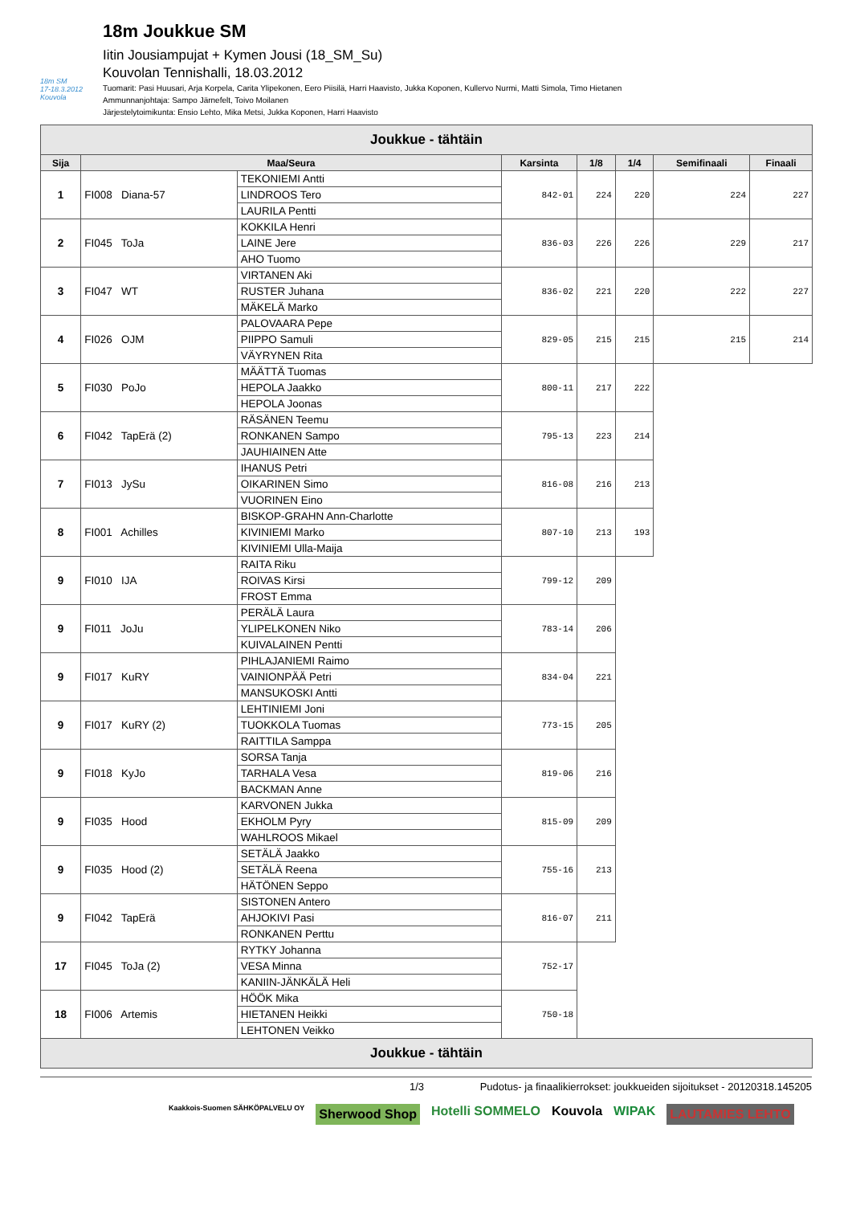18m SM
17-18.3.2012 Kouvola
18m Joukkue SM
Iitin Jousiampujat + Kymen Jousi (18_SM_Su)
Kouvolan Tennishalli, 18.03.2012
Tuomarit: Pasi Huusari, Arja Korpela, Carita Ylipekonen, Eero Piisilä, Harri Haavisto, Jukka Koponen, Kullervo Nurmi, Matti Simola, Timo Hietanen
Ammunnanjohtaja: Sampo Järnefelt, Toivo Moilanen
Järjestelytoimikunta: Ensio Lehto, Mika Metsi, Jukka Koponen, Harri Haavisto
| Joukkue - tähtäin | | | | | | | |
| --- | --- | --- | --- | --- | --- | --- | --- |
| Sija | Maa/Seura | | Karsinta | 1/8 | 1/4 | Semifinaali | Finaali |
| 1 | FI008 Diana-57 | TEKONIEMI Antti | 842-01 | 224 | 220 | 224 | 227 |
| | | LINDROOS Tero | | | | | |
| | | LAURILA Pentti | | | | | |
| 2 | FI045 ToJa | KOKKILA Henri | 836-03 | 226 | 226 | 229 | 217 |
| | | LAINE Jere | | | | | |
| | | AHO Tuomo | | | | | |
| 3 | FI047 WT | VIRTANEN Aki | 836-02 | 221 | 220 | 222 | 227 |
| | | RUSTER Juhana | | | | | |
| | | MÄKELÄ Marko | | | | | |
| 4 | FI026 OJM | PALOVAARA Pepe | 829-05 | 215 | 215 | 215 | 214 |
| | | PIIPPO Samuli | | | | | |
| | | VÄYRYNEN Rita | | | | | |
| 5 | FI030 PoJo | MÄÄTTÄ Tuomas | 800-11 | 217 | 222 | | |
| | | HEPOLA Jaakko | | | | | |
| | | HEPOLA Joonas | | | | | |
| 6 | FI042 TapErä (2) | RÄSÄNEN Teemu | 795-13 | 223 | 214 | | |
| | | RONKANEN Sampo | | | | | |
| | | JAUHIAINEN Atte | | | | | |
| 7 | FI013 JySu | IHANUS Petri | 816-08 | 216 | 213 | | |
| | | OIKARINEN Simo | | | | | |
| | | VUORINEN Eino | | | | | |
| 8 | FI001 Achilles | BISKOP-GRAHN Ann-Charlotte | 807-10 | 213 | 193 | | |
| | | KIVINIEMI Marko | | | | | |
| | | KIVINIEMI Ulla-Maija | | | | | |
| 9 | FI010 IJA | RAITA Riku | 799-12 | 209 | | | |
| | | ROIVAS Kirsi | | | | | |
| | | FROST Emma | | | | | |
| 9 | FI011 JoJu | PERÄLÄ Laura | 783-14 | 206 | | | |
| | | YLIPELKONEN Niko | | | | | |
| | | KUIVALAINEN Pentti | | | | | |
| 9 | FI017 KuRY | PIHLAJANIEMI Raimo | 834-04 | 221 | | | |
| | | VAINIONPÄÄ Petri | | | | | |
| | | MANSUKOSKI Antti | | | | | |
| 9 | FI017 KuRY (2) | LEHTINIEMI Joni | 773-15 | 205 | | | |
| | | TUOKKOLA Tuomas | | | | | |
| | | RAITTILA Samppa | | | | | |
| 9 | FI018 KyJo | SORSA Tanja | 819-06 | 216 | | | |
| | | TARHALA Vesa | | | | | |
| | | BACKMAN Anne | | | | | |
| 9 | FI035 Hood | KARVONEN Jukka | 815-09 | 209 | | | |
| | | EKHOLM Pyry | | | | | |
| | | WAHLROOS Mikael | | | | | |
| 9 | FI035 Hood (2) | SETÄLÄ Jaakko | 755-16 | 213 | | | |
| | | SETÄLÄ Reena | | | | | |
| | | HÄTÖNEN Seppo | | | | | |
| 9 | FI042 TapErä | SISTONEN Antero | 816-07 | 211 | | | |
| | | AHJOKIVI Pasi | | | | | |
| | | RONKANEN Perttu | | | | | |
| 17 | FI045 ToJa (2) | RYTKY Johanna | 752-17 | | | | |
| | | VESA Minna | | | | | |
| | | KANIIN-JÄNKÄLÄ Heli | | | | | |
| 18 | FI006 Artemis | HÖÖK Mika | 750-18 | | | | |
| | | HIETANEN Heikki | | | | | |
| | | LEHTONEN Veikko | | | | | |
| Joukkue - tähtäin | | | | | | | |
1/3 Pudotus- ja finaalikierrokset: joukkueiden sijoitukset - 20120318.145205
Kaakkois-Suomen SÄHKÖPALVELU OY Sherwood Shop Hotelli SOMMELO Kouvola WIPAK LAUTAMIES LEHTO